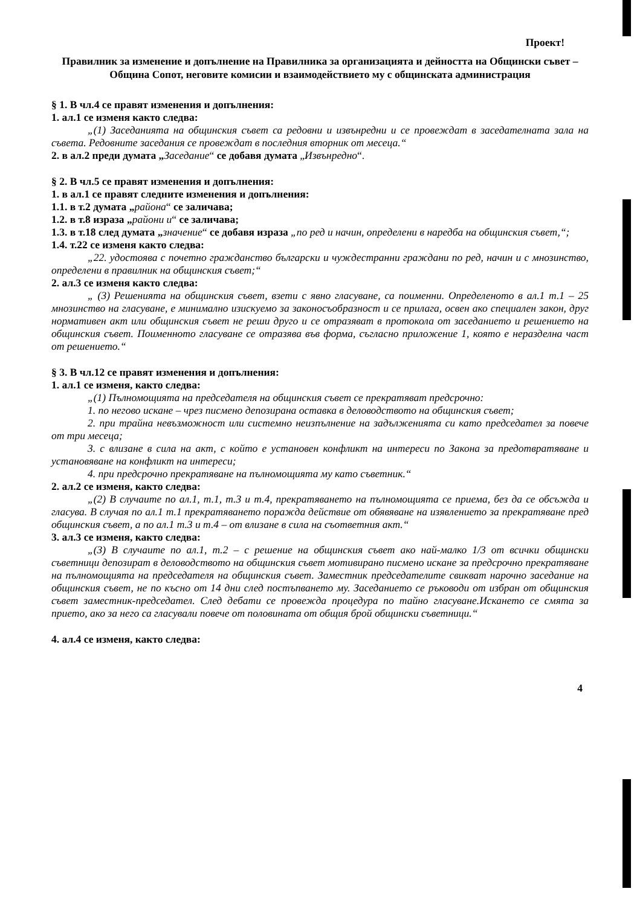Проект!
Правилник за изменение и допълнение на Правилника за организацията и дейността на Общински съвет – Община Сопот, неговите комисии и взаимодействието му с общинската администрация
§ 1. В чл.4 се правят изменения и допълнения:
1. ал.1 се изменя както следва:
„(1) Заседанията на общинския съвет са редовни и извънредни и се провеждат в заседателната зала на съвета. Редовните заседания се провеждат в последния вторник от месеца.“
2. в ал.2 преди думата „Заседание“ се добавя думата „Извънредно“.
§ 2. В чл.5 се правят изменения и допълнения:
1. в ал.1 се правят следните изменения и допълнения:
1.1. в т.2 думата „района“ се заличава;
1.2. в т.8 израза „райони и“ се заличава;
1.3. в т.18 след думата „значение“ се добавя израза „по ред и начин, определени в наредба на общинския съвет,“;
1.4. т.22 се изменя както следва:
„22. удостоява с почетно гражданство български и чуждестранни граждани по ред, начин и с мнозинство, определени в правилник на общинския съвет;“
2. ал.3 се изменя както следва:
„ (3) Решенията на общинския съвет, взети с явно гласуване, са поименни. Определеното в ал.1 т.1 – 25 мнозинство на гласуване, е минимално изискуемо за законосъобразност и се прилага, освен ако специален закон, друг нормативен акт или общинския съвет не реши друго и се отразяват в протокола от заседанието и решението на общинския съвет. Поименното гласуване се отразява във форма, съгласно приложение 1, която е неразделна част от решението.“
§ 3. В чл.12 се правят изменения и допълнения:
1. ал.1 се изменя, както следва:
„(1) Пълномощията на председателя на общинския съвет се прекратяват предсрочно:
1. по негово искане – чрез писмено депозирана оставка в деловодството на общинския съвет;
2. при трайна невъзможност или системно неизпълнение на задълженията си като председател за повече от три месеца;
3. с влизане в сила на акт, с който е установен конфликт на интереси по Закона за предотвратяване и установяване на конфликт на интереси;
4. при предсрочно прекратяване на пълномощията му като съветник.“
2. ал.2 се изменя, както следва:
„(2) В случаите по ал.1, т.1, т.3 и т.4, прекратяването на пълномощията се приема, без да се обсъжда и гласува. В случая по ал.1 т.1 прекратяването поражда действие от обявяване на изявлението за прекратяване пред общинския съвет, а по ал.1 т.3 и т.4 – от влизане в сила на съответния акт.“
3. ал.3 се изменя, както следва:
„(3) В случаите по ал.1, т.2 – с решение на общинския съвет ако най-малко 1/3 от всички общински съветници депозират в деловодството на общинския съвет мотивирано писмено искане за предсрочно прекратяване на пълномощията на председателя на общинския съвет. Заместник председателите свикват нарочно заседание на общинския съвет, не по късно от 14 дни след постъпването му. Заседанието се ръководи от избран от общинския съвет заместник-председател. След дебати се провежда процедура по тайно гласуване.Искането се смята за прието, ако за него са гласували повече от половината от общия брой общински съветници.“
4. ал.4 се изменя, както следва:
4